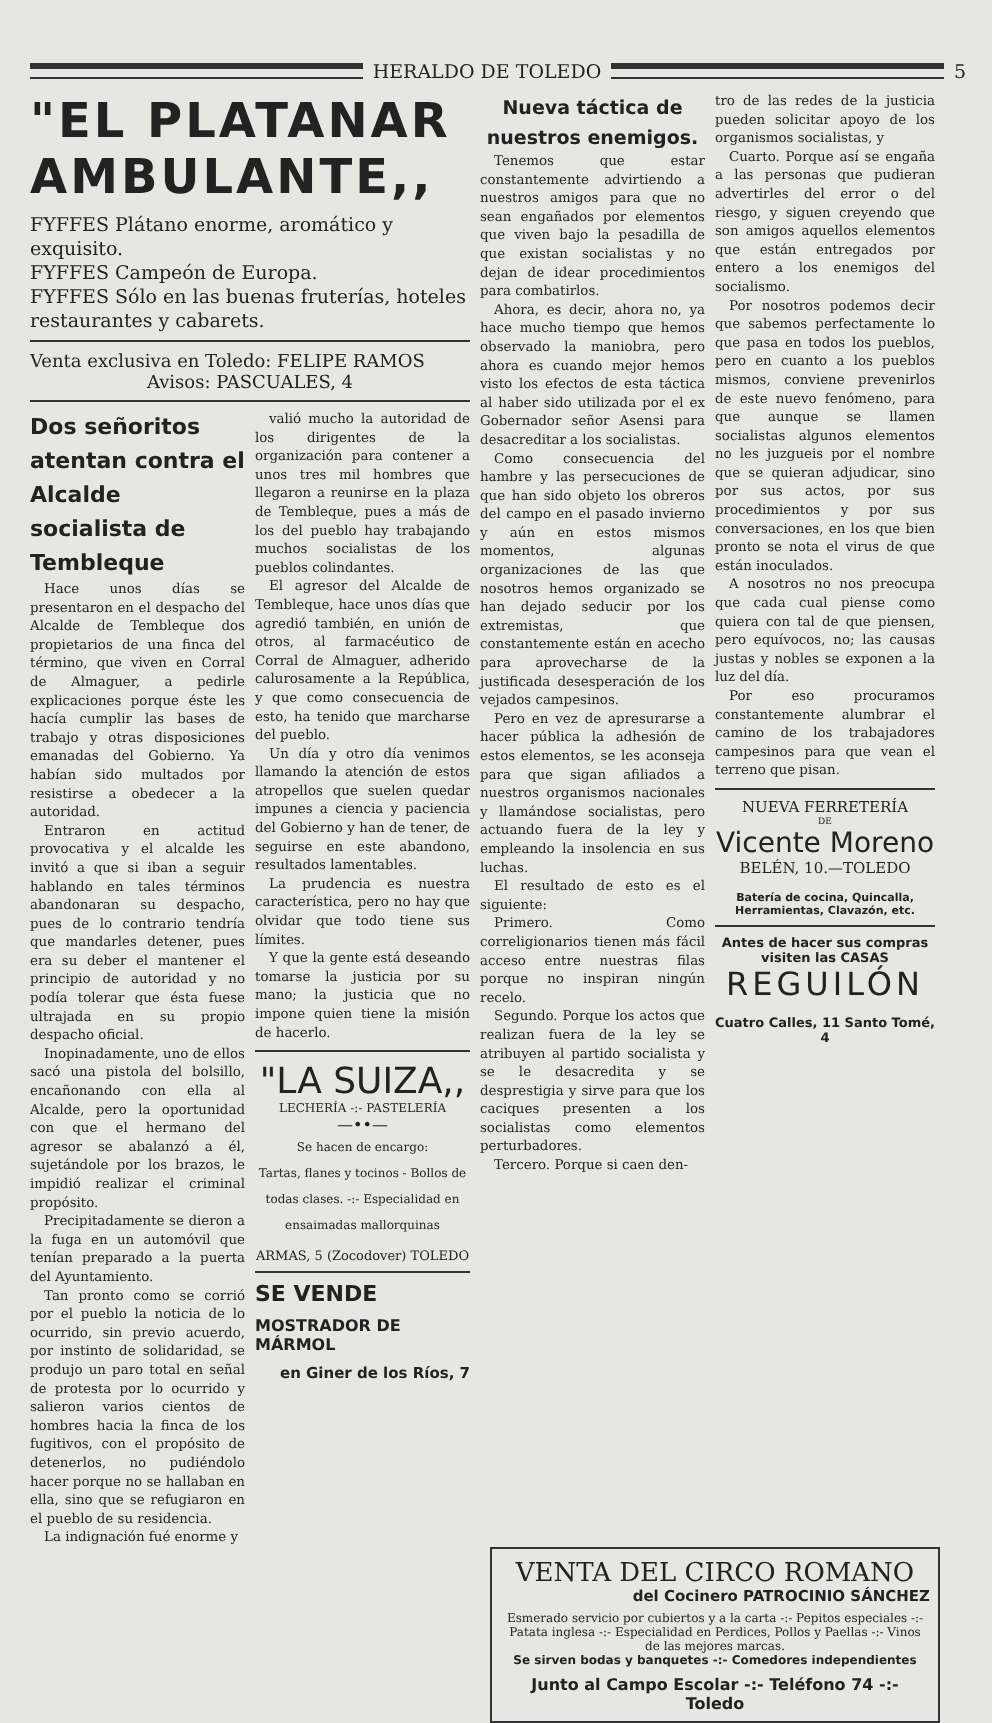HERALDO DE TOLEDO 5
"EL PLATANAR AMBULANTE,,
FYFFES Plátano enorme, aromático y exquisito.
FYFFES Campeón de Europa.
FYFFES Sólo en las buenas fruterías, hoteles restaurantes y cabarets.
Venta exclusiva en Toledo: FELIPE RAMOS
Avisos: PASCUALES, 4
Dos señoritos atentan contra el Alcalde socialista de Tembleque
Hace unos días se presentaron en el despacho del Alcalde de Tembleque dos propietarios de una finca del término, que viven en Corral de Almaguer, a pedirle explicaciones porque éste les hacía cumplir las bases de trabajo y otras disposiciones emanadas del Gobierno. Ya habían sido multados por resistirse a obedecer a la autoridad.
Entraron en actitud provocativa y el alcalde les invitó a que si iban a seguir hablando en tales términos abandonaran su despacho, pues de lo contrario tendría que mandarles detener, pues era su deber el mantener el principio de autoridad y no podía tolerar que ésta fuese ultrajada en su propio despacho oficial.
Inopinadamente, uno de ellos sacó una pistola del bolsillo, encañonando con ella al Alcalde, pero la oportunidad con que el hermano del agresor se abalanzó a él, sujetándole por los brazos, le impidió realizar el criminal propósito.
Precipitadamente se dieron a la fuga en un automóvil que tenían preparado a la puerta del Ayuntamiento.
Tan pronto como se corrió por el pueblo la noticia de lo ocurrido, sin previo acuerdo, por instinto de solidaridad, se produjo un paro total en señal de protesta por lo ocurrido y salieron varios cientos de hombres hacia la finca de los fugitivos, con el propósito de detenerlos, no pudiéndolo hacer porque no se hallaban en ella, sino que se refugiaron en el pueblo de su residencia.
La indignación fué enorme y
valió mucho la autoridad de los dirigentes de la organización para contener a unos tres mil hombres que llegaron a reunirse en la plaza de Tembleque, pues a más de los del pueblo hay trabajando muchos socialistas de los pueblos colindantes.
El agresor del Alcalde de Tembleque, hace unos días que agredió también, en unión de otros, al farmacéutico de Corral de Almaguer, adherido calurosamente a la República, y que como consecuencia de esto, ha tenido que marcharse del pueblo.
Un día y otro día venimos llamando la atención de estos atropellos que suelen quedar impunes a ciencia y paciencia del Gobierno y han de tener, de seguirse en este abandono, resultados lamentables.
La prudencia es nuestra característica, pero no hay que olvidar que todo tiene sus límites.
Y que la gente está deseando tomarse la justicia por su mano; la justicia que no impone quien tiene la misión de hacerlo.
"LA SUIZA,,
LECHERÍA -:- PASTELERÍA
—••—
Se hacen de encargo:
Tartas, flanes y tocinos - Bollos de todas clases. -:- Especialidad en ensaimadas mallorquinas
ARMAS, 5 (Zocodover) TOLEDO
SE VENDE
MOSTRADOR DE MÁRMOL
en Giner de los Ríos, 7
Nueva táctica de nuestros enemigos.
Tenemos que estar constantemente advirtiendo a nuestros amigos para que no sean engañados por elementos que viven bajo la pesadilla de que existan socialistas y no dejan de idear procedimientos para combatirlos.
Ahora, es decir, ahora no, ya hace mucho tiempo que hemos observado la maniobra, pero ahora es cuando mejor hemos visto los efectos de esta táctica al haber sido utilizada por el ex Gobernador señor Asensi para desacreditar a los socialistas.
Como consecuencia del hambre y las persecuciones de que han sido objeto los obreros del campo en el pasado invierno y aún en estos mismos momentos, algunas organizaciones de las que nosotros hemos organizado se han dejado seducir por los extremistas, que constantemente están en acecho para aprovecharse de la justificada desesperación de los vejados campesinos.
Pero en vez de apresurarse a hacer pública la adhesión de estos elementos, se les aconseja para que sigan afiliados a nuestros organismos nacionales y llamándose socialistas, pero actuando fuera de la ley y empleando la insolencia en sus luchas.
El resultado de esto es el siguiente:
Primero. Como correligionarios tienen más fácil acceso entre nuestras filas porque no inspiran ningún recelo.
Segundo. Porque los actos que realizan fuera de la ley se atribuyen al partido socialista y se le desacredita y se desprestigia y sirve para que los caciques presenten a los socialistas como elementos perturbadores.
Tercero. Porque si caen den-
tro de las redes de la justicia pueden solicitar apoyo de los organismos socialistas, y
Cuarto. Porque así se engaña a las personas que pudieran advertirles del error o del riesgo, y siguen creyendo que son amigos aquellos elementos que están entregados por entero a los enemigos del socialismo.
Por nosotros podemos decir que sabemos perfectamente lo que pasa en todos los pueblos, pero en cuanto a los pueblos mismos, conviene prevenirlos de este nuevo fenómeno, para que aunque se llamen socialistas algunos elementos no les juzgueis por el nombre que se quieran adjudicar, sino por sus actos, por sus procedimientos y por sus conversaciones, en los que bien pronto se nota el virus de que están inoculados.
A nosotros no nos preocupa que cada cual piense como quiera con tal de que piensen, pero equívocos, no; las causas justas y nobles se exponen a la luz del día.
Por eso procuramos constantemente alumbrar el camino de los trabajadores campesinos para que vean el terreno que pisan.
NUEVA FERRETERÍA
DE
Vicente Moreno
BELÉN, 10.—TOLEDO
Batería de cocina, Quincalla, Herramientas, Clavazón, etc.
Antes de hacer sus compras visiten las CASAS
REGUILÓN
Cuatro Calles, 11 Santo Tomé, 4
VENTA DEL CIRCO ROMANO
del Cocinero PATROCINIO SÁNCHEZ
Esmerado servicio por cubiertos y a la carta -:- Pepitos especiales -:- Patata inglesa -:- Especialidad en Perdices, Pollos y Paellas -:- Vinos de las mejores marcas.
Se sirven bodas y banquetes -:- Comedores independientes
Junto al Campo Escolar -:- Teléfono 74 -:- Toledo